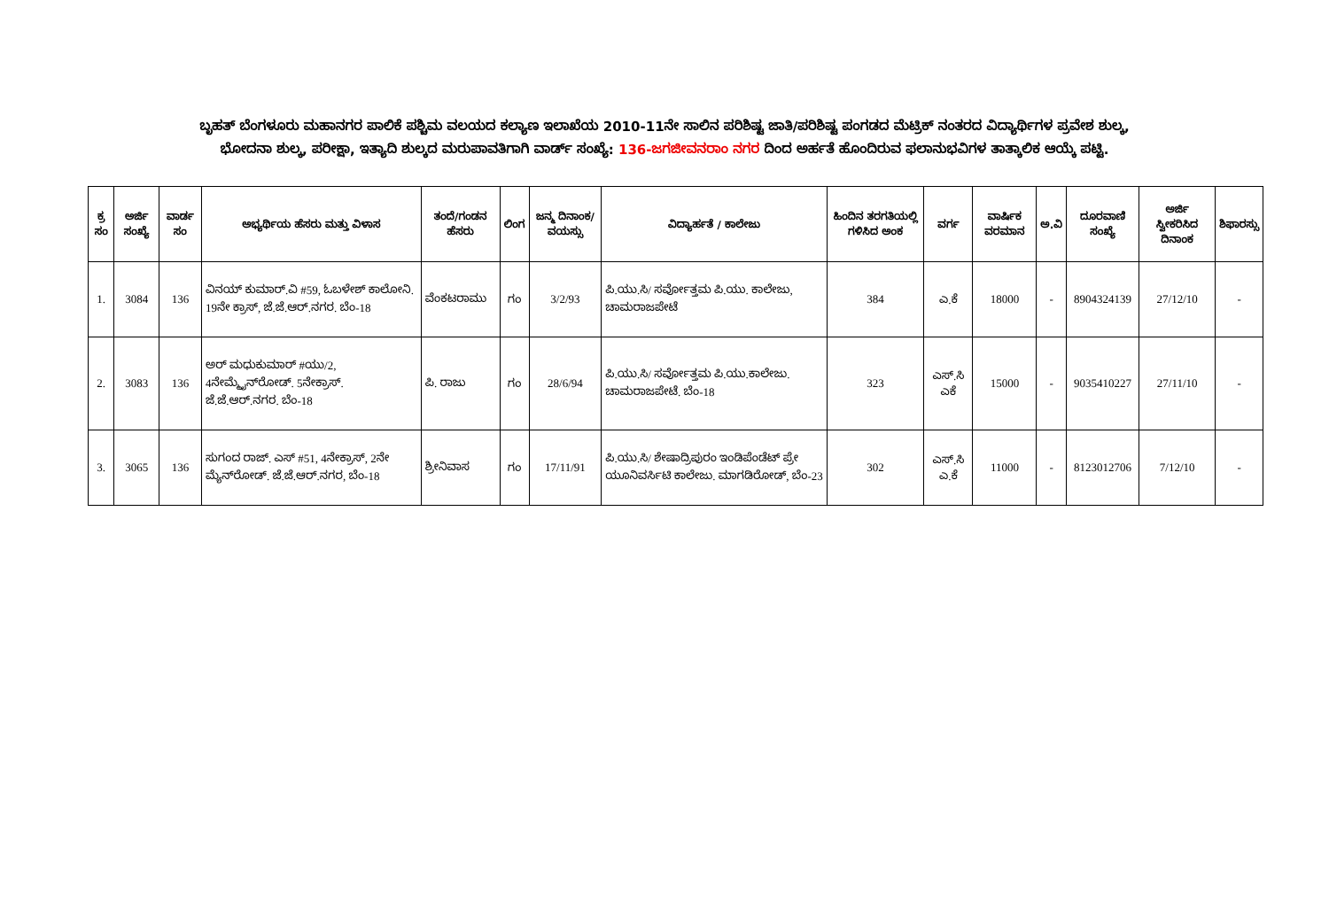ಬೃಹತ್ ಬೆಂಗಳೂರು ಮಹಾನಗರ ಪಾಲಿಕೆ ಪಶ್ಚಿಮ ವಲಯದ ಕಲ್ಯಾಣ ಇಲಾಖೆಯ 2010-11ನೇ ಸಾಲಿನ ಪರಿಶಿಷ್ಟ ಜಾತಿ/ಪರಿಶಿಷ್ಟ ಪಂಗಡದ ಮೆಟ್ರಿಕ್ ನಂತರದ ವಿದ್ಯಾರ್ಥಿಗಳ ಪ್ರವೇಶ ಶುಲ್ಕ,
ಭೋದನಾ ಶುಲ್ಕ, ಪರೀಕ್ಷಾ, ಇತ್ಯಾದಿ ಶುಲ್ಕದ ಮರುಪಾವತಿಗಾಗಿ ವಾರ್ಡ್ ಸಂಖ್ಯೆ: 136-ಜಗಜೀವನರಾಂ ನಗರ ದಿಂದ ಅರ್ಹತೆ ಹೊಂದಿರುವ ಫಲಾನುಭವಿಗಳ ತಾತ್ಕಾಲಿಕ ಆಯ್ಕೆ ಪಟ್ಟಿ.
| ಕ್ರ ಸಂ | ಅರ್ಜಿ ಸಂಖ್ಯೆ | ವಾರ್ಡ ಸಂ | ಅಭ್ಯರ್ಥಿಯ ಹೆಸರು ಮತ್ತು ವಿಳಾಸ | ತಂದೆ/ಗಂಡನ ಹೆಸರು | ಲಿಂಗ | ಜನ್ಮ ದಿನಾಂಕ/ ವಯಸ್ಸು | ವಿದ್ಯಾರ್ಹತೆ / ಕಾಲೇಜು | ಹಿಂದಿನ ತರಗತಿಯಲ್ಲಿ ಗಳಿಸಿದ ಅಂಕ | ವರ್ಗ | ವಾರ್ಷಿಕ ವರಮಾನ | ಅ.ವಿ | ದೂರವಾಣಿ ಸಂಖ್ಯೆ | ಅರ್ಜಿ ಸ್ವೀಕರಿಸಿದ ದಿನಾಂಕ | ಶಿಫಾರಸ್ಸು |
| --- | --- | --- | --- | --- | --- | --- | --- | --- | --- | --- | --- | --- | --- | --- |
| 1. | 3084 | 136 | ವಿನಯ್ ಕುಮಾರ್.ವಿ #59, ಓಬಳೇಶ್ ಕಾಲೋನಿ. 19ನೇ ಕ್ರಾಸ್, ಜೆ.ಜೆ.ಆರ್.ನಗರ. ಬೆಂ-18 | ವೆಂಕಟರಾಮು | ಗಂ | 3/2/93 | ಪಿ.ಯು.ಸಿ/ ಸರ್ವೋತ್ತಮ ಪಿ.ಯು. ಕಾಲೇಜು, ಚಾಮರಾಜಪೇಟೆ | 384 | ಎ.ಕೆ | 18000 | - | 8904324139 | 27/12/10 | - |
| 2. | 3083 | 136 | ಅರ್ ಮಧುಕುಮಾರ್ #ಯು/2, 4ನೇಮ್ಮೈನ್‌ರೋಡ್. 5ನೇಕ್ರಾಸ್. ಜೆ.ಜೆ.ಆರ್.ನಗರ. ಬೆಂ-18 | ಪಿ. ರಾಜು | ಗಂ | 28/6/94 | ಪಿ.ಯು.ಸಿ/ ಸರ್ವೋತ್ತಮ ಪಿ.ಯು.ಕಾಲೇಜು. ಚಾಮರಾಜಪೇಟೆ. ಬೆಂ-18 | 323 | ಎಸ್.ಸಿ ಎಕೆ | 15000 | - | 9035410227 | 27/11/10 | - |
| 3. | 3065 | 136 | ಸುಗಂದ ರಾಜ್. ಎಸ್ #51, 4ನೇಕ್ರಾಸ್, 2ನೇ ಮ್ಯೆನ್‌ರೋಡ್. ಜೆ.ಜೆ.ಆರ್.ನಗರ, ಬೆಂ-18 | ಶ್ರೀನಿವಾಸ | ಗಂ | 17/11/91 | ಪಿ.ಯು.ಸಿ/ ಶೇಷಾದ್ರಿಪುರಂ ಇಂಡಿಪೆಂಡೆಟ್ ಪ್ರೇ ಯೂನಿವರ್ಸಿಟಿ ಕಾಲೇಜು. ಮಾಗಡಿರೋಡ್, ಬೆಂ-23 | 302 | ಎಸ್.ಸಿ ಎ.ಕೆ | 11000 | - | 8123012706 | 7/12/10 | - |